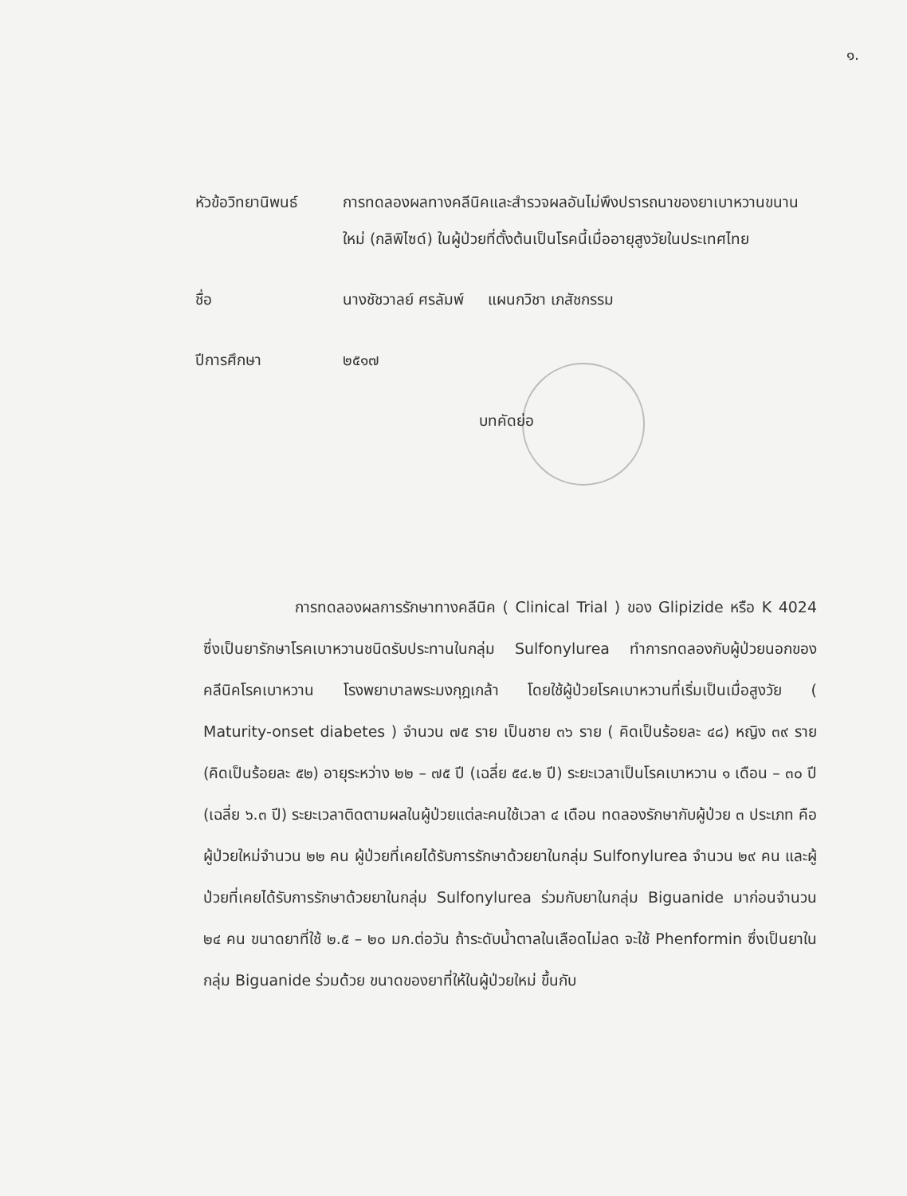๑.
หัวข้อวิทยานิพนธ์
การทดลองผลทางคลีนิคและสำรวจผลอันไม่พึงปรารถนาของยาเบาหวานขนานใหม่ (กลิพิไซด์) ในผู้ป่วยที่ตั้งต้นเป็นโรคนี้เมื่ออายุสูงวัยในประเทศไทย
ชื่อ นางชัชวาลย์ ศรลัมพ์ แผนกวิชา เภสัชกรรม
ปีการศึกษา ๒๕๑๗
บทคัดย่อ
การทดลองผลการรักษาทางคลีนิค ( Clinical Trial ) ของ Glipizide หรือ K 4024 ซึ่งเป็นยารักษาโรคเบาหวานชนิดรับประทานในกลุ่ม Sulfonylurea ทำการทดลองกับผู้ป่วยนอกของคลีนิคโรคเบาหวาน โรงพยาบาลพระมงกุฎเกล้า โดยใช้ผู้ป่วยโรคเบาหวานที่เริ่มเป็นเมื่อสูงวัย ( Maturity-onset diabetes ) จำนวน ๗๕ ราย เป็นชาย ๓๖ ราย ( คิดเป็นร้อยละ ๔๘) หญิง ๓๙ ราย (คิดเป็นร้อยละ ๕๒) อายุระหว่าง ๒๒ – ๗๕ ปี (เฉลี่ย ๕๔.๒ ปี) ระยะเวลาเป็นโรคเบาหวาน ๑ เดือน – ๓๐ ปี (เฉลี่ย ๖.๓ ปี) ระยะเวลาติดตามผลในผู้ป่วยแต่ละคนใช้เวลา ๔ เดือน ทดลองรักษากับผู้ป่วย ๓ ประเภท คือผู้ป่วยใหม่จำนวน ๒๒ คน ผู้ป่วยที่เคยได้รับการรักษาด้วยยาในกลุ่ม Sulfonylurea จำนวน ๒๙ คน และผู้ป่วยที่เคยได้รับการรักษาด้วยยาในกลุ่ม Sulfonylurea ร่วมกับยาในกลุ่ม Biguanide มาก่อนจำนวน ๒๔ คน ขนาดยาที่ใช้ ๒.๕ – ๒๐ มก.ต่อวัน ถ้าระดับน้ำตาลในเลือดไม่ลด จะใช้ Phenformin ซึ่งเป็นยาในกลุ่ม Biguanide ร่วมด้วย ขนาดของยาที่ให้ในผู้ป่วยใหม่ ขึ้นกับ